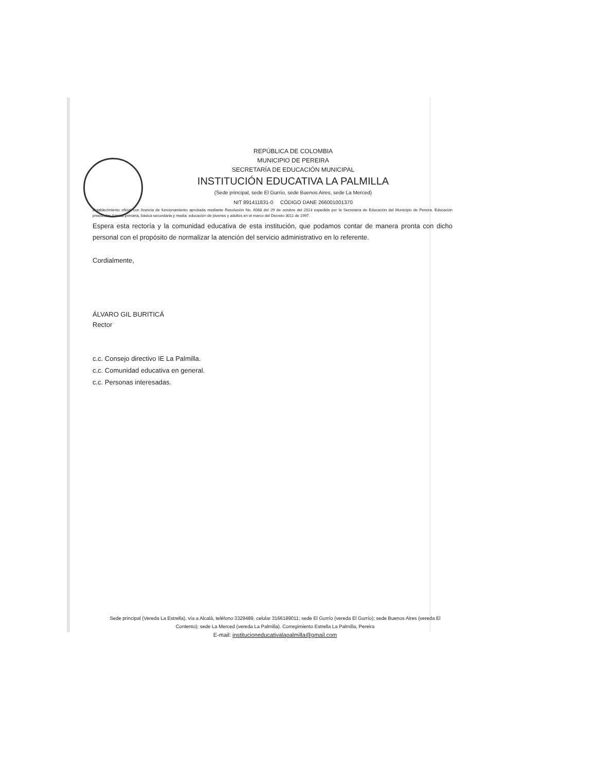REPÚBLICA DE COLOMBIA
MUNICIPIO DE PEREIRA
SECRETARÍA DE EDUCACIÓN MUNICIPAL
INSTITUCIÓN EDUCATIVA LA PALMILLA
(Sede principal, sede El Gurrío, sede Buenos Aires, sede La Merced)
NIT 891411831-0 CÓDIGO DANE 266001001370
Establecimiento oficial con licencia de funcionamiento aprobada mediante Resolución No. 6088 del 29 de octubre del 2013 expedida por la Secretaría de Educación del Municipio de Pereira. Educación preescolar, básica primaria, básica secundaria y media; educación de jóvenes y adultos en el marco del Decreto 3011 de 1997.
Espera esta rectoría y la comunidad educativa de esta institución, que podamos contar de manera pronta con dicho personal con el propósito de normalizar la atención del servicio administrativo en lo referente.
Cordialmente,
ÁLVARO GIL BURITICÁ
Rector
c.c. Consejo directivo IE La Palmilla.
c.c. Comunidad educativa en general.
c.c. Personas interesadas.
Sede principal (Vereda La Estrella), vía a Alcalá, teléfono 3329489, celular 3166189011; sede El Gurrío (vereda El Gurrío); sede Buenos Aires (vereda El Contento); sede La Merced (vereda La Palmilla). Corregimiento Estrella La Palmilla, Pereira
E-mail: institucioneducativalapalmilla@gmail.com